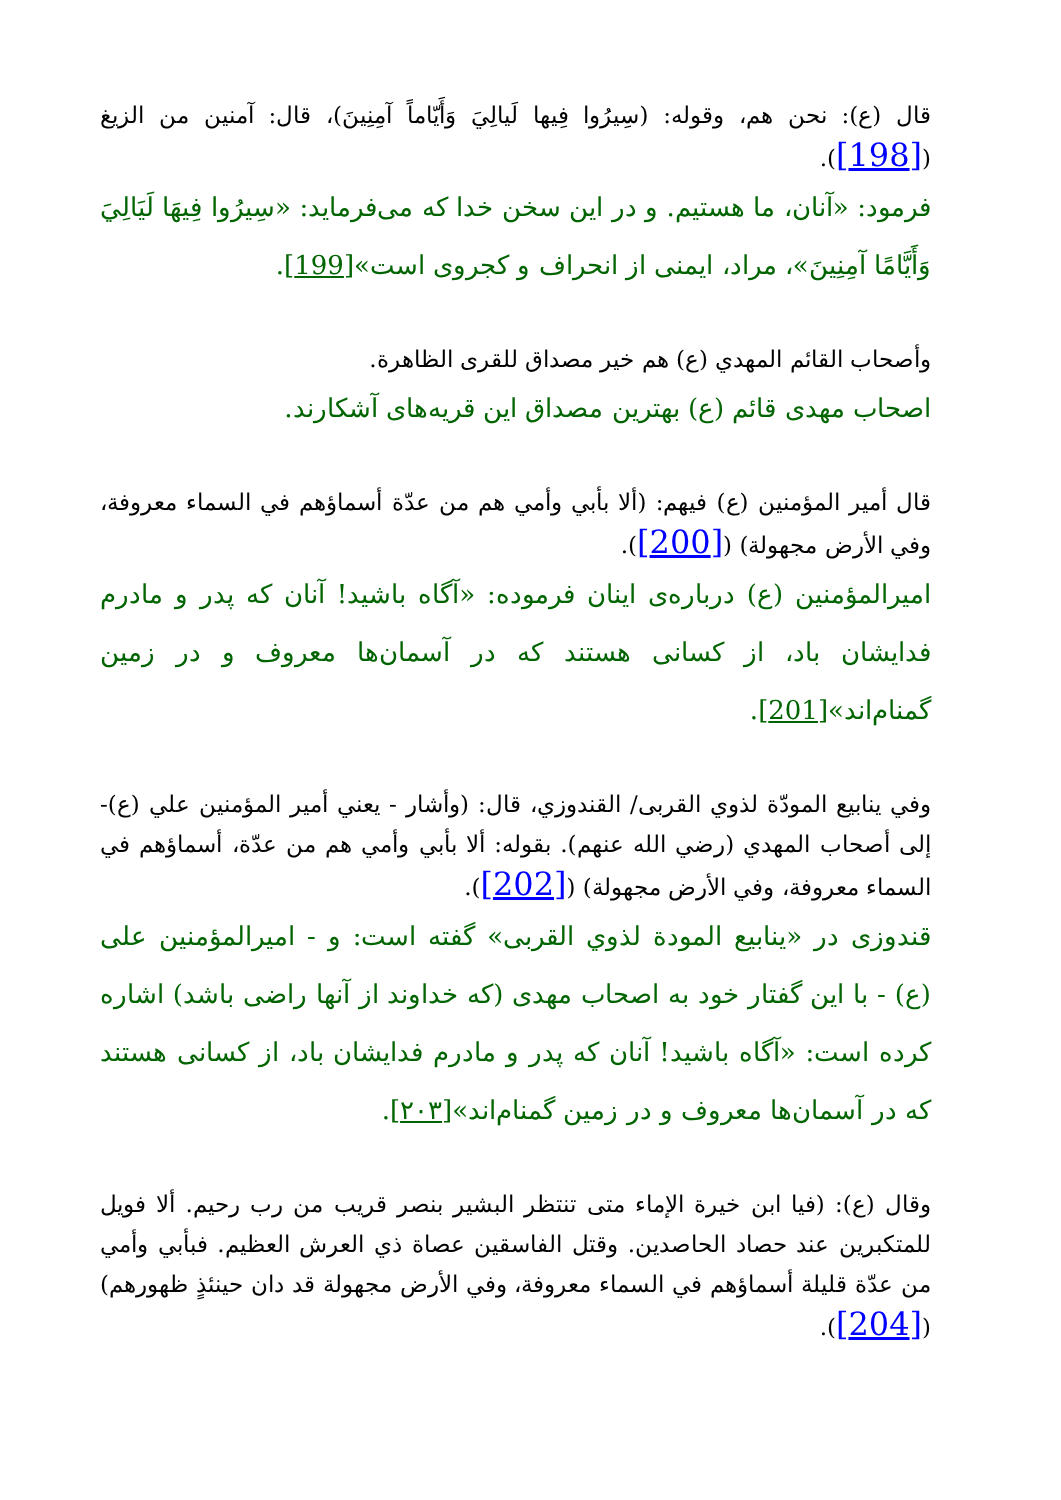قال (ع): نحن هم، وقوله: (سِيرُوا فِيها لَيالِيَ وَأَيّاماً آمِنِينَ)، قال: آمنين من الزيغ ([198]).
فرمود: «آنان، ما هستيم. و در اين سخن خدا كه می‌فرمايد: «سِيرُوا فِيهَا لَيَالِيَ وَأَيَّامًا آمِنِينَ»، مراد، ايمنی از انحراف و كجروی است»[199].
وأصحاب القائم المهدي (ع) هم خير مصداق للقرى الظاهرة.
اصحاب مهدی قائم (ع) بهترين مصداق اين قريه‌های آشكارند.
قال أمير المؤمنين (ع) فيهم: (ألا بأبي وأمي هم من عدّة أسماؤهم في السماء معروفة، وفي الأرض مجهولة) ([200]).
اميرالمؤمنين (ع) درباره‌ی اينان فرموده: «آگاه باشيد! آنان كه پدر و مادرم فدايشان باد، از كسانی هستند كه در آسمان‌ها معروف و در زمين گمنام‌اند»[201].
وفي ينابيع المودّة لذوي القربى/ القندوزي، قال: (وأشار - يعني أمير المؤمنين علي (ع)- إلى أصحاب المهدي (رضي الله عنهم). بقوله: ألا بأبي وأمي هم من عدّة، أسماؤهم في السماء معروفة، وفي الأرض مجهولة) ([202]).
قندوزی در «ينابيع المودة لذوي القربى» گفته است: و - اميرالمؤمنين علی (ع) - با اين گفتار خود به اصحاب مهدی (كه خداوند از آنها راضی باشد) اشاره كرده است: «آگاه باشيد! آنان كه پدر و مادرم فدايشان باد، از كسانی هستند كه در آسمان‌ها معروف و در زمين گمنام‌اند»[٢٠٣].
وقال (ع): (فيا ابن خيرة الإماء متى تنتظر البشير بنصر قريب من رب رحيم. ألا فويل للمتكبرين عند حصاد الحاصدين. وقتل الفاسقين عصاة ذي العرش العظيم. فبأبي وأمي من عدّة قليلة أسماؤهم في السماء معروفة، وفي الأرض مجهولة قد دان حينئذٍ ظهورهم) ([204]).